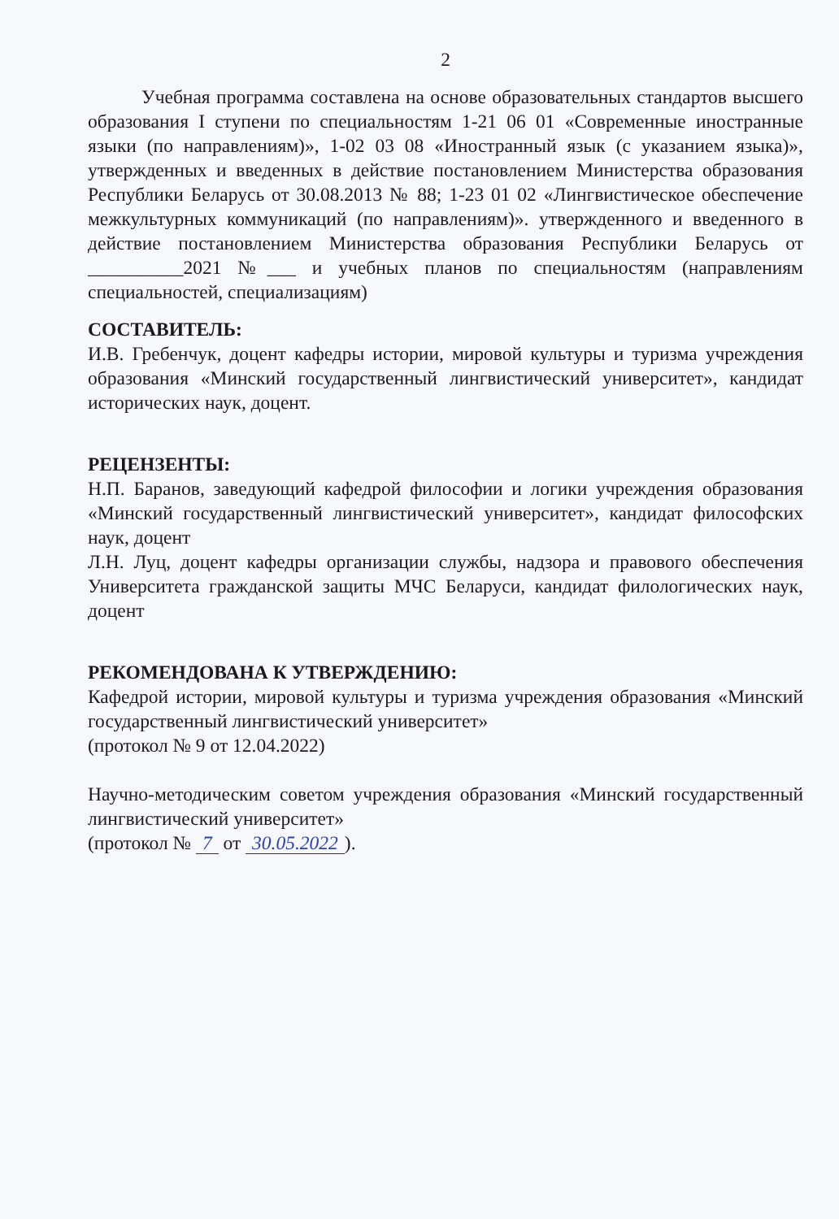2
Учебная программа составлена на основе образовательных стандартов высшего образования I ступени по специальностям 1-21 06 01 «Современные иностранные языки (по направлениям)», 1-02 03 08 «Иностранный язык (с указанием языка)», утвержденных и введенных в действие постановлением Министерства образования Республики Беларусь от 30.08.2013 № 88; 1-23 01 02 «Лингвистическое обеспечение межкультурных коммуникаций (по направлениям)». утвержденного и введенного в действие постановлением Министерства образования Республики Беларусь от __________2021 №___ и учебных планов по специальностям (направлениям специальностей, специализациям)
СОСТАВИТЕЛЬ:
И.В. Гребенчук, доцент кафедры истории, мировой культуры и туризма учреждения образования «Минский государственный лингвистический университет», кандидат исторических наук, доцент.
РЕЦЕНЗЕНТЫ:
Н.П. Баранов, заведующий кафедрой философии и логики учреждения образования «Минский государственный лингвистический университет», кандидат философских наук, доцент
Л.Н. Луц, доцент кафедры организации службы, надзора и правового обеспечения Университета гражданской защиты МЧС Беларуси, кандидат филологических наук, доцент
РЕКОМЕНДОВАНА К УТВЕРЖДЕНИЮ:
Кафедрой истории, мировой культуры и туризма учреждения образования «Минский государственный лингвистический университет»
(протокол № 9 от 12.04.2022)
Научно-методическим советом учреждения образования «Минский государственный лингвистический университет»
(протокол № 7 от 30.05.2022).